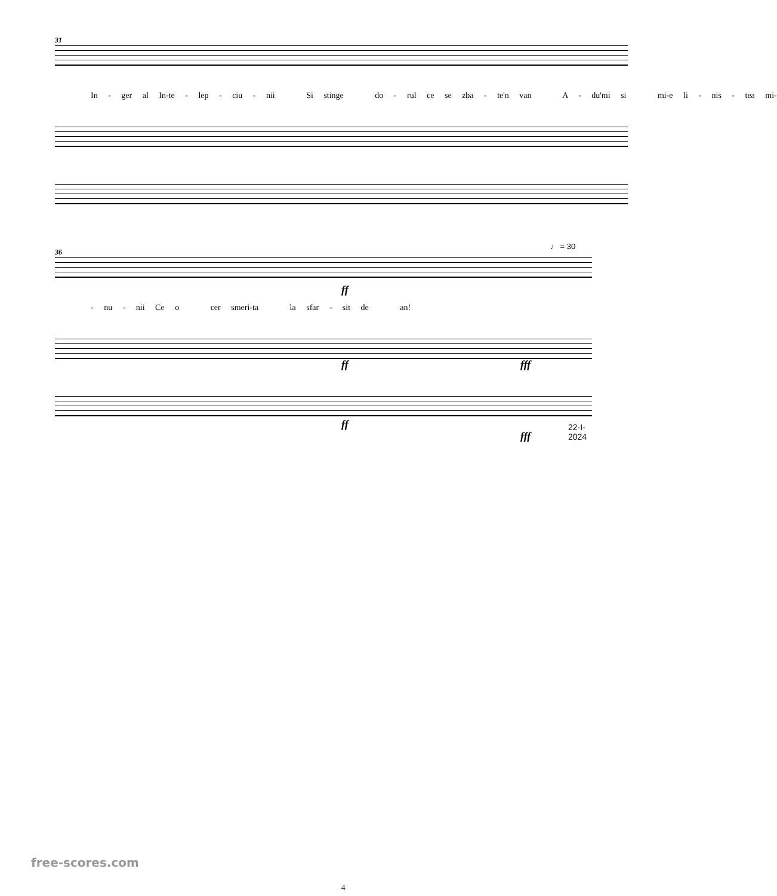31
In - ger al In-te - lep - ciu - nii Si stinge do - rul ce se zba - te'n van A - du'mi si mi-e li - nis - tea mi-
36
ff
- nu - nii Ce o cer smeri-ta la sfar - sit de an!
♩ = 30
ff fff
ff
fff
22-I-2024
free-scores.com
4